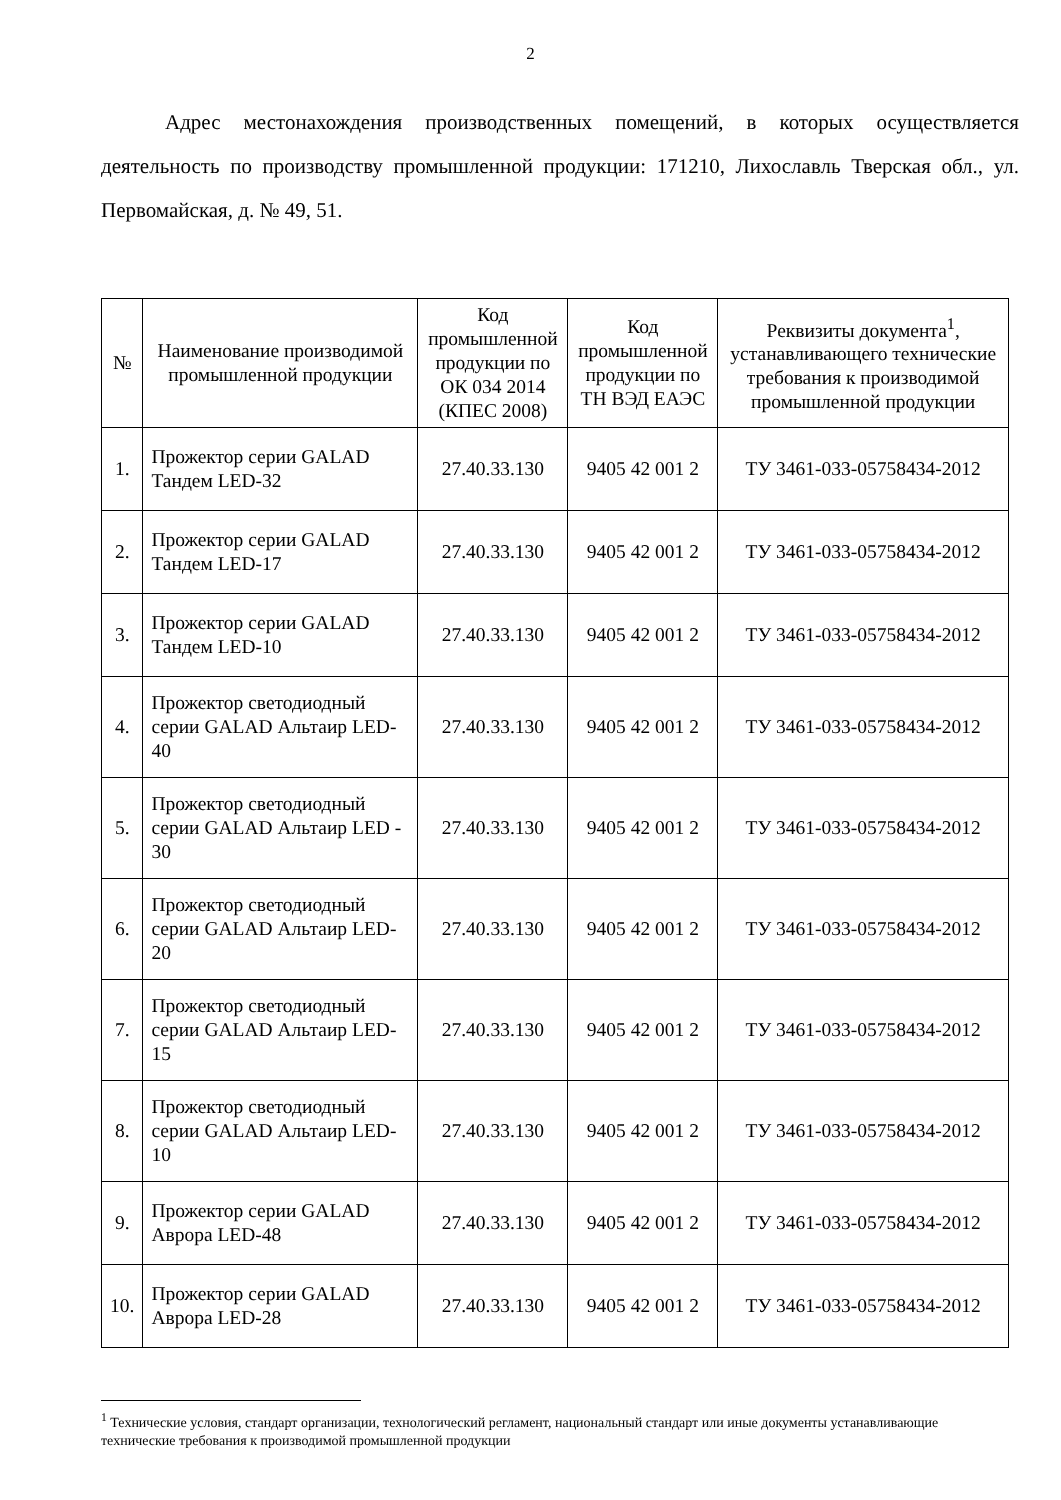2
Адрес местонахождения производственных помещений, в которых осуществляется деятельность по производству промышленной продукции: 171210, Лихославль Тверская обл., ул. Первомайская, д. № 49, 51.
| № | Наименование производимой промышленной продукции | Код промышленной продукции по ОК 034 2014 (КПЕС 2008) | Код промышленной продукции по ТН ВЭД ЕАЭС | Реквизиты документа<sup>1</sup>, устанавливающего технические требования к производимой промышленной продукции |
| --- | --- | --- | --- | --- |
| 1. | Прожектор серии GALAD Тандем LED-32 | 27.40.33.130 | 9405 42 001 2 | ТУ 3461-033-05758434-2012 |
| 2. | Прожектор серии GALAD Тандем LED-17 | 27.40.33.130 | 9405 42 001 2 | ТУ 3461-033-05758434-2012 |
| 3. | Прожектор серии GALAD Тандем LED-10 | 27.40.33.130 | 9405 42 001 2 | ТУ 3461-033-05758434-2012 |
| 4. | Прожектор светодиодный серии GALAD Альтаир LED-40 | 27.40.33.130 | 9405 42 001 2 | ТУ 3461-033-05758434-2012 |
| 5. | Прожектор светодиодный серии GALAD Альтаир LED - 30 | 27.40.33.130 | 9405 42 001 2 | ТУ 3461-033-05758434-2012 |
| 6. | Прожектор светодиодный серии GALAD Альтаир LED-20 | 27.40.33.130 | 9405 42 001 2 | ТУ 3461-033-05758434-2012 |
| 7. | Прожектор светодиодный серии GALAD Альтаир LED-15 | 27.40.33.130 | 9405 42 001 2 | ТУ 3461-033-05758434-2012 |
| 8. | Прожектор светодиодный серии GALAD Альтаир LED-10 | 27.40.33.130 | 9405 42 001 2 | ТУ 3461-033-05758434-2012 |
| 9. | Прожектор серии GALAD Аврора LED-48 | 27.40.33.130 | 9405 42 001 2 | ТУ 3461-033-05758434-2012 |
| 10. | Прожектор серии GALAD Аврора LED-28 | 27.40.33.130 | 9405 42 001 2 | ТУ 3461-033-05758434-2012 |
<sup>1</sup> Технические условия, стандарт организации, технологический регламент, национальный стандарт или иные документы устанавливающие технические требования к производимой промышленной продукции